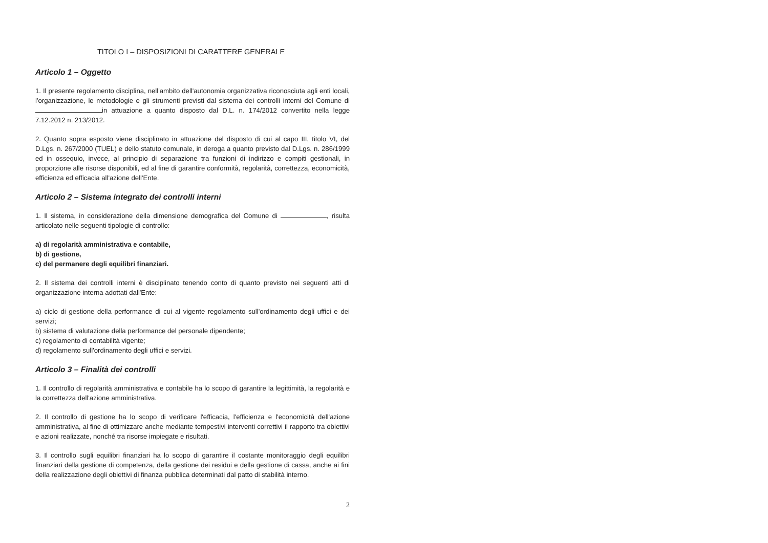TITOLO I – DISPOSIZIONI DI CARATTERE GENERALE
Articolo 1 – Oggetto
1. Il presente regolamento disciplina, nell'ambito dell'autonomia organizzativa riconosciuta agli enti locali, l'organizzazione, le metodologie e gli strumenti previsti dal sistema dei controlli interni del Comune di in attuazione a quanto disposto dal D.L. n. 174/2012 convertito nella legge 7.12.2012 n. 213/2012.
2. Quanto sopra esposto viene disciplinato in attuazione del disposto di cui al capo III, titolo VI, del D.Lgs. n. 267/2000 (TUEL) e dello statuto comunale, in deroga a quanto previsto dal D.Lgs. n. 286/1999 ed in ossequio, invece, al principio di separazione tra funzioni di indirizzo e compiti gestionali, in proporzione alle risorse disponibili, ed al fine di garantire conformità, regolarità, correttezza, economicità, efficienza ed efficacia all'azione dell'Ente.
Articolo 2 – Sistema integrato dei controlli interni
1. Il sistema, in considerazione della dimensione demografica del Comune di , risulta articolato nelle seguenti tipologie di controllo:
a) di regolarità amministrativa e contabile,
b) di gestione,
c) del permanere degli equilibri finanziari.
2. Il sistema dei controlli interni è disciplinato tenendo conto di quanto previsto nei seguenti atti di organizzazione interna adottati dall'Ente:
a) ciclo di gestione della performance di cui al vigente regolamento sull'ordinamento degli uffici e dei servizi;
b) sistema di valutazione della performance del personale dipendente;
c) regolamento di contabilità vigente;
d) regolamento sull'ordinamento degli uffici e servizi.
Articolo 3 – Finalità dei controlli
1. Il controllo di regolarità amministrativa e contabile ha lo scopo di garantire la legittimità, la regolarità e la correttezza dell'azione amministrativa.
2. Il controllo di gestione ha lo scopo di verificare l'efficacia, l'efficienza e l'economicità dell'azione amministrativa, al fine di ottimizzare anche mediante tempestivi interventi correttivi il rapporto tra obiettivi e azioni realizzate, nonché tra risorse impiegate e risultati.
3. Il controllo sugli equilibri finanziari ha lo scopo di garantire il costante monitoraggio degli equilibri finanziari della gestione di competenza, della gestione dei residui e della gestione di cassa, anche ai fini della realizzazione degli obiettivi di finanza pubblica determinati dal patto di stabilità interno.
2